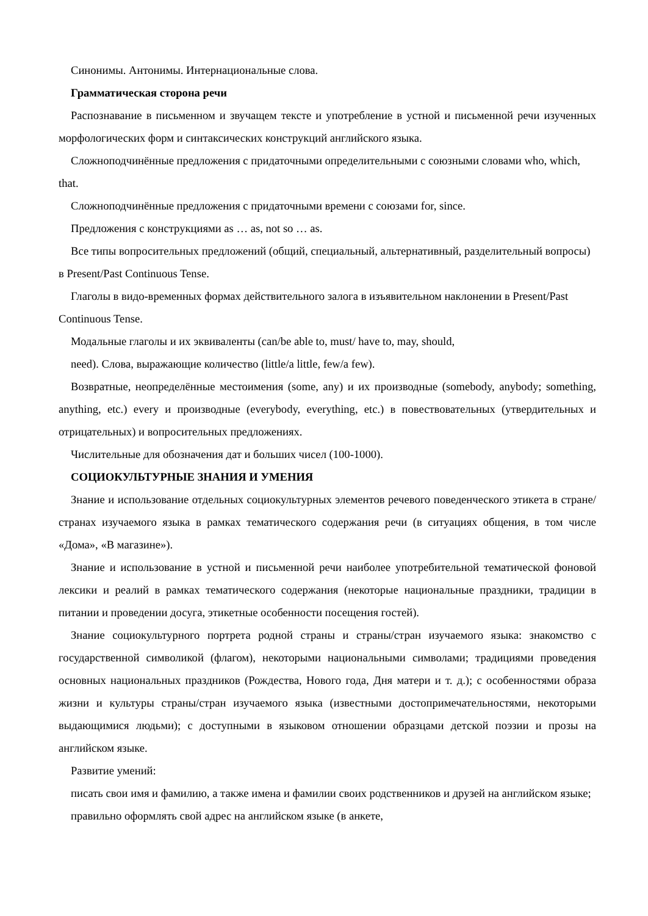Синонимы. Антонимы. Интернациональные слова.
Грамматическая сторона речи
Распознавание в письменном и звучащем тексте и употребление в устной и письменной речи изученных морфологических форм и синтаксических конструкций английского языка.
Сложноподчинённые предложения с придаточными определительными с союзными словами who, which, that.
Сложноподчинённые предложения с придаточными времени с союзами for, since.
Предложения с конструкциями as … as, not so … as.
Все типы вопросительных предложений (общий, специальный, альтернативный, разделительный вопросы) в Present/Past Continuous Tense.
Глаголы в видо-временных формах действительного залога в изъявительном наклонении в Present/Past Continuous Tense.
Модальные глаголы и их эквиваленты (can/be able to, must/ have to, may, should,
need). Слова, выражающие количество (little/a little, few/a few).
Возвратные, неопределённые местоимения (some, any) и их производные (somebody, anybody; something, anything, etc.) every и производные (everybody, everything, etc.) в повествовательных (утвердительных и отрицательных) и вопросительных предложениях.
Числительные для обозначения дат и больших чисел (100-1000).
СОЦИОКУЛЬТУРНЫЕ ЗНАНИЯ И УМЕНИЯ
Знание и использование отдельных социокультурных элементов речевого поведенческого этикета в стране/странах изучаемого языка в рамках тематического содержания речи (в ситуациях общения, в том числе «Дома», «В магазине»).
Знание и использование в устной и письменной речи наиболее употребительной тематической фоновой лексики и реалий в рамках тематического содержания (некоторые национальные праздники, традиции в питании и проведении досуга, этикетные особенности посещения гостей).
Знание социокультурного портрета родной страны и страны/стран изучаемого языка: знакомство с государственной символикой (флагом), некоторыми национальными символами; традициями проведения основных национальных праздников (Рождества, Нового года, Дня матери и т. д.); с особенностями образа жизни и культуры страны/стран изучаемого языка (известными достопримечательностями, некоторыми выдающимися людьми); с доступными в языковом отношении образцами детской поэзии и прозы на английском языке.
Развитие умений:
писать свои имя и фамилию, а также имена и фамилии своих родственников и друзей на английском языке;
правильно оформлять свой адрес на английском языке (в анкете,